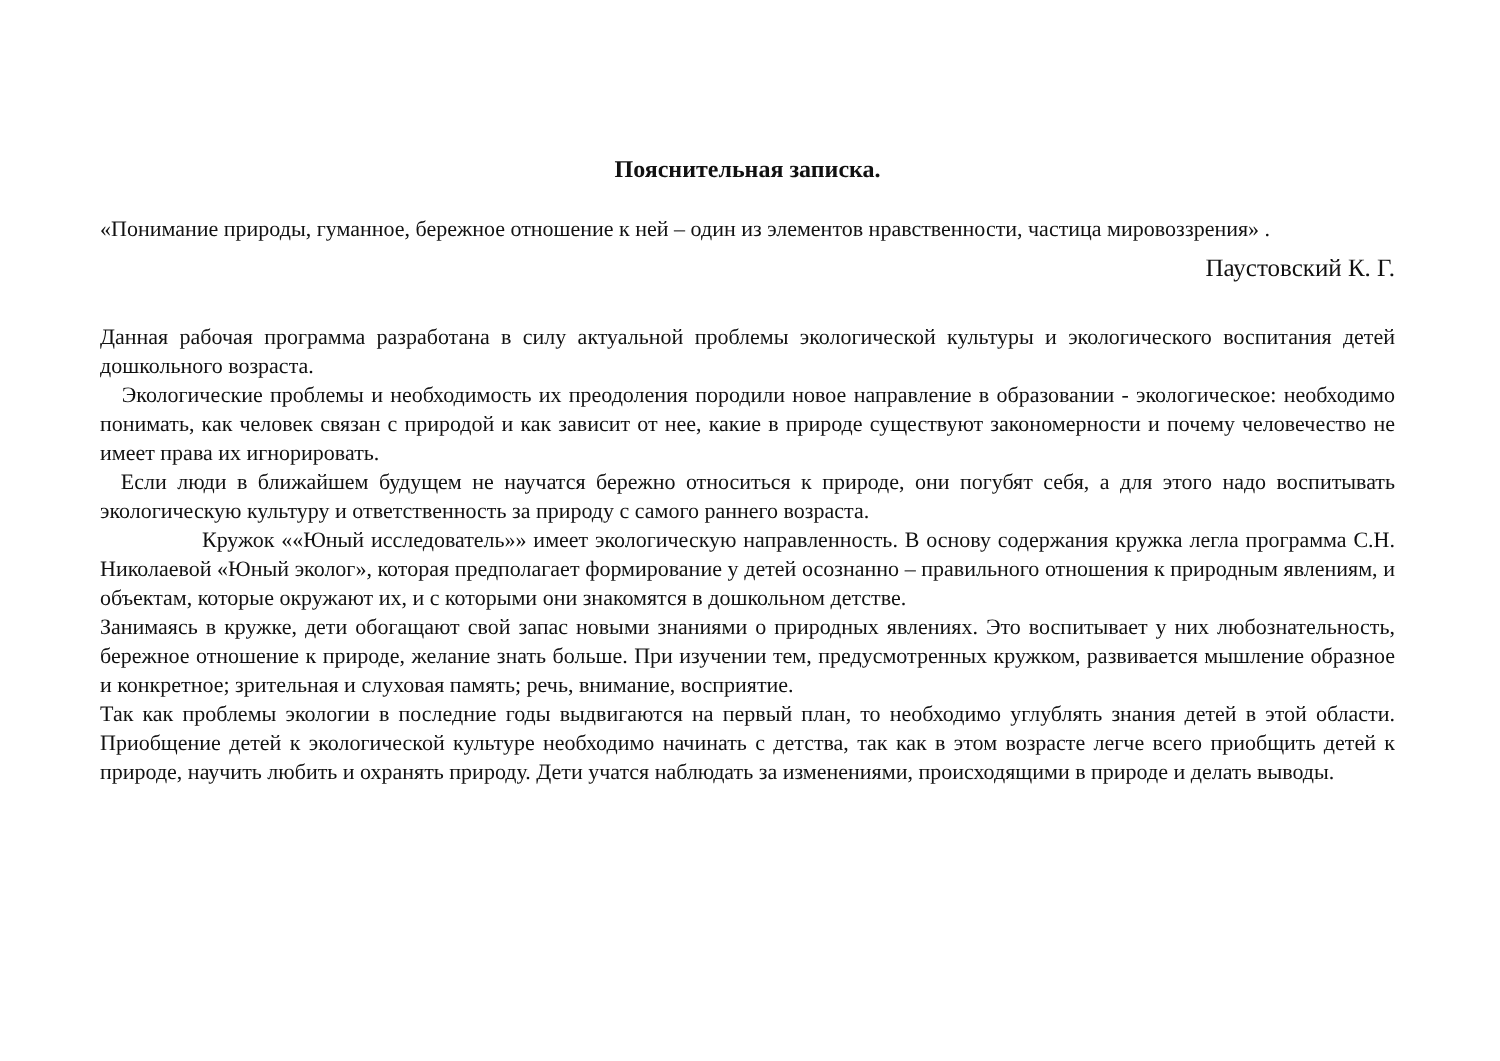Пояснительная записка.
«Понимание природы, гуманное, бережное отношение к ней – один из элементов нравственности, частица мировоззрения» .
Паустовский К. Г.
Данная рабочая программа разработана в силу актуальной проблемы экологической культуры и экологического воспитания детей дошкольного возраста.
Экологические проблемы и необходимость их преодоления породили новое направление в образовании - экологическое: необходимо понимать, как человек связан с природой и как зависит от нее, какие в природе существуют закономерности и почему человечество не имеет права их игнорировать.
Если люди в ближайшем будущем не научатся бережно относиться к природе, они погубят себя, а для этого надо воспитывать экологическую культуру и ответственность за природу с самого раннего возраста.
Кружок ««Юный исследователь»» имеет экологическую направленность. В основу содержания кружка легла программа С.Н. Николаевой «Юный эколог», которая предполагает формирование у детей осознанно – правильного отношения к природным явлениям, и объектам, которые окружают их, и с которыми они знакомятся в дошкольном детстве.
Занимаясь в кружке, дети обогащают свой запас новыми знаниями о природных явлениях. Это воспитывает у них любознательность, бережное отношение к природе, желание знать больше. При изучении тем, предусмотренных кружком, развивается мышление образное и конкретное; зрительная и слуховая память; речь, внимание, восприятие.
Так как проблемы экологии в последние годы выдвигаются на первый план, то необходимо углублять знания детей в этой области. Приобщение детей к экологической культуре необходимо начинать с детства, так как в этом возрасте легче всего приобщить детей к природе, научить любить и охранять природу. Дети учатся наблюдать за изменениями, происходящими в природе и делать выводы.